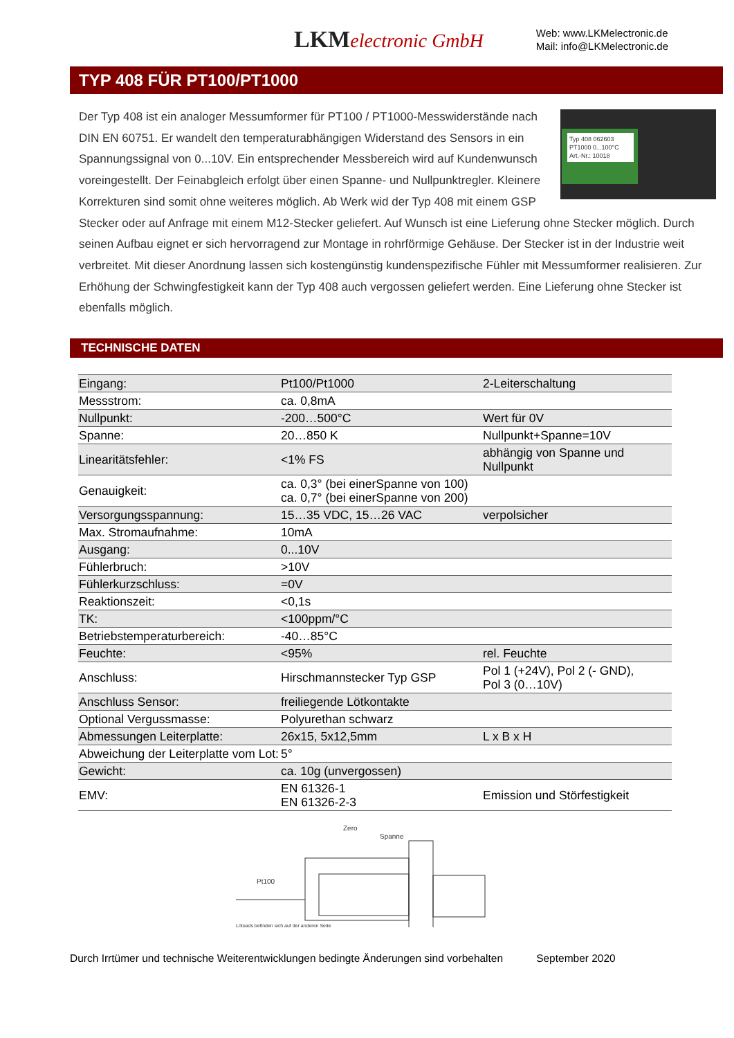LKMelectronic GmbH
Web: www.LKMelectronic.de
Mail: info@LKMelectronic.de
TYP 408 FÜR PT100/PT1000
Typ 408 062603
PT1000 0...100°C
Art.-Nr.: 10018
Der Typ 408 ist ein analoger Messumformer für PT100 / PT1000-Messwiderstände nach DIN EN 60751. Er wandelt den temperaturabhängigen Widerstand des Sensors in ein Spannungssignal von 0...10V. Ein entsprechender Messbereich wird auf Kundenwunsch voreingestellt. Der Feinabgleich erfolgt über einen Spanne- und Nullpunktregler. Kleinere Korrekturen sind somit ohne weiteres möglich. Ab Werk wid der Typ 408 mit einem GSP Stecker oder auf Anfrage mit einem M12-Stecker geliefert. Auf Wunsch ist eine Lieferung ohne Stecker möglich. Durch seinen Aufbau eignet er sich hervorragend zur Montage in rohrförmige Gehäuse. Der Stecker ist in der Industrie weit verbreitet. Mit dieser Anordnung lassen sich kostengünstig kundenspezifische Fühler mit Messumformer realisieren. Zur Erhöhung der Schwingfestigkeit kann der Typ 408 auch vergossen geliefert werden. Eine Lieferung ohne Stecker ist ebenfalls möglich.
TECHNISCHE DATEN
| Eingang: | Pt100/Pt1000 | 2-Leiterschaltung |
| Messstrom: | ca. 0,8mA | |
| Nullpunkt: | -200…500°C | Wert für 0V |
| Spanne: | 20…850 K | Nullpunkt+Spanne=10V |
| Linearitätsfehler: | <1% FS | abhängig von Spanne und Nullpunkt |
| Genauigkeit: | ca. 0,3° (bei einerSpanne von 100) ca. 0,7° (bei einerSpanne von 200) | |
| Versorgungsspannung: | 15…35 VDC, 15…26 VAC | verpolsicher |
| Max. Stromaufnahme: | 10mA | |
| Ausgang: | 0...10V | |
| Fühlerbruch: | >10V | |
| Fühlerkurzschluss: | =0V | |
| Reaktionszeit: | <0,1s | |
| TK: | <100ppm/°C | |
| Betriebstemperaturbereich: | -40…85°C | |
| Feuchte: | <95% | rel. Feuchte |
| Anschluss: | Hirschmannstecker Typ GSP | Pol 1 (+24V), Pol 2 (- GND), Pol 3 (0…10V) |
| Anschluss Sensor: | freiliegende Lötkontakte | |
| Optional Vergussmasse: | Polyurethan schwarz | |
| Abmessungen Leiterplatte: | 26x15, 5x12,5mm | L x B x H |
| Abweichung der Leiterplatte vom Lot: | 5° | |
| Gewicht: | ca. 10g (unvergossen) | |
| EMV: | EN 61326-1 EN 61326-2-3 | Emission und Störfestigkeit |
Zero
Spanne
Pt100
Lötpads befinden sich auf der anderen Seite
Durch Irrtümer und technische Weiterentwicklungen bedingte Änderungen sind vorbehalten September 2020